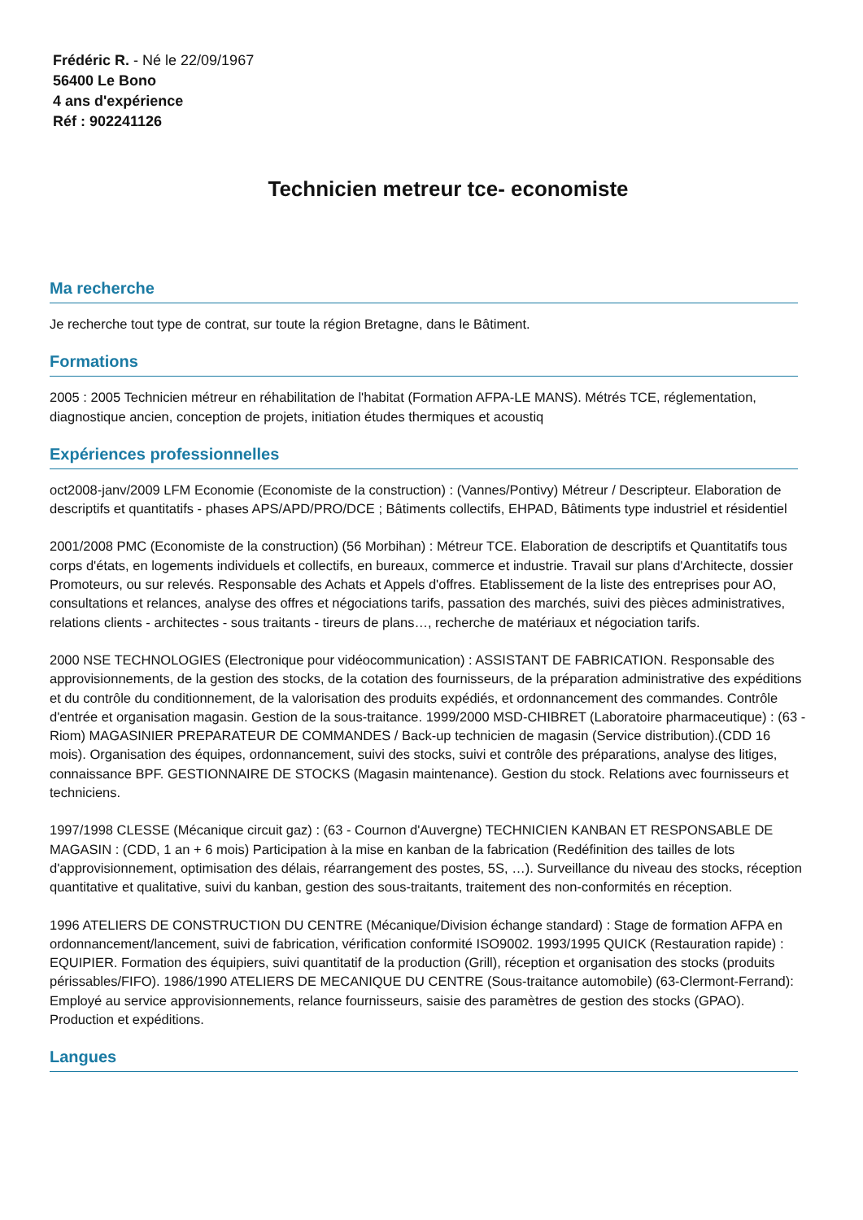Frédéric R. - Né le 22/09/1967
56400 Le Bono
4 ans d'expérience
Réf : 902241126
Technicien metreur tce- economiste
Ma recherche
Je recherche tout type de contrat, sur toute la région Bretagne, dans le Bâtiment.
Formations
2005 : 2005 Technicien métreur en réhabilitation de l'habitat (Formation AFPA-LE MANS). Métrés TCE, réglementation, diagnostique ancien, conception de projets, initiation études thermiques et acoustiq
Expériences professionnelles
oct2008-janv/2009 LFM Economie (Economiste de la construction) : (Vannes/Pontivy) Métreur / Descripteur. Elaboration de descriptifs et quantitatifs - phases APS/APD/PRO/DCE ; Bâtiments collectifs, EHPAD, Bâtiments type industriel et résidentiel
2001/2008 PMC (Economiste de la construction) (56 Morbihan) : Métreur TCE. Elaboration de descriptifs et Quantitatifs tous corps d'états, en logements individuels et collectifs, en bureaux, commerce et industrie. Travail sur plans d'Architecte, dossier Promoteurs, ou sur relevés. Responsable des Achats et Appels d'offres. Etablissement de la liste des entreprises pour AO, consultations et relances, analyse des offres et négociations tarifs, passation des marchés, suivi des pièces administratives, relations clients - architectes - sous traitants - tireurs de plans…, recherche de matériaux et négociation tarifs.
2000 NSE TECHNOLOGIES (Electronique pour vidéocommunication) : ASSISTANT DE FABRICATION. Responsable des approvisionnements, de la gestion des stocks, de la cotation des fournisseurs, de la préparation administrative des expéditions et du contrôle du conditionnement, de la valorisation des produits expédiés, et ordonnancement des commandes. Contrôle d'entrée et organisation magasin. Gestion de la sous-traitance. 1999/2000 MSD-CHIBRET (Laboratoire pharmaceutique) : (63 - Riom) MAGASINIER PREPARATEUR DE COMMANDES / Back-up technicien de magasin (Service distribution).(CDD 16 mois). Organisation des équipes, ordonnancement, suivi des stocks, suivi et contrôle des préparations, analyse des litiges, connaissance BPF. GESTIONNAIRE DE STOCKS (Magasin maintenance). Gestion du stock. Relations avec fournisseurs et techniciens.
1997/1998 CLESSE (Mécanique circuit gaz) : (63 - Cournon d'Auvergne) TECHNICIEN KANBAN ET RESPONSABLE DE MAGASIN : (CDD, 1 an + 6 mois) Participation à la mise en kanban de la fabrication (Redéfinition des tailles de lots d'approvisionnement, optimisation des délais, réarrangement des postes, 5S, …). Surveillance du niveau des stocks, réception quantitative et qualitative, suivi du kanban, gestion des sous-traitants, traitement des non-conformités en réception.
1996 ATELIERS DE CONSTRUCTION DU CENTRE (Mécanique/Division échange standard) : Stage de formation AFPA en ordonnancement/lancement, suivi de fabrication, vérification conformité ISO9002. 1993/1995 QUICK (Restauration rapide) : EQUIPIER. Formation des équipiers, suivi quantitatif de la production (Grill), réception et organisation des stocks (produits périssables/FIFO). 1986/1990 ATELIERS DE MECANIQUE DU CENTRE (Sous-traitance automobile) (63-Clermont-Ferrand): Employé au service approvisionnements, relance fournisseurs, saisie des paramètres de gestion des stocks (GPAO). Production et expéditions.
Langues